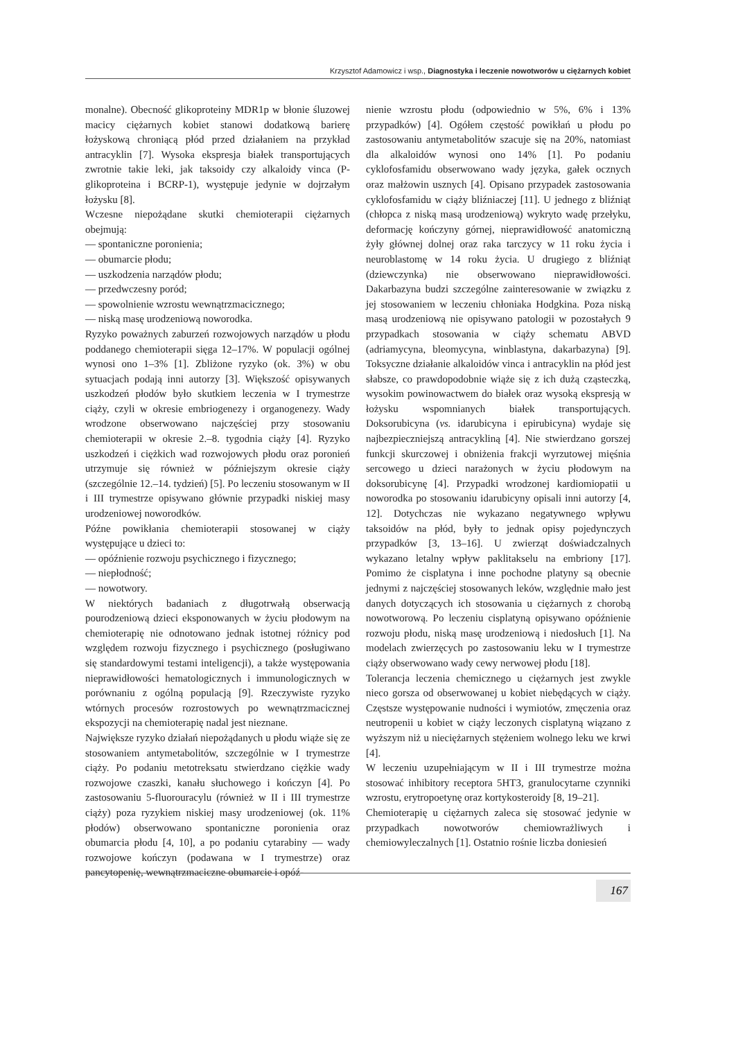Krzysztof Adamowicz i wsp., Diagnostyka i leczenie nowotworów u ciężarnych kobiet
monalne). Obecność glikoproteiny MDR1p w błonie śluzowej macicy ciężarnych kobiet stanowi dodatkową barierę łożyskową chroniącą płód przed działaniem na przykład antracyklin [7]. Wysoka ekspresja białek transportujących zwrotnie takie leki, jak taksoidy czy alkaloidy vinca (P-glikoproteina i BCRP-1), występuje jedynie w dojrzałym łożysku [8].
Wczesne niepożądane skutki chemioterapii ciężarnych obejmują:
— spontaniczne poronienia;
— obumarcie płodu;
— uszkodzenia narządów płodu;
— przedwczesny poród;
— spowolnienie wzrostu wewnątrzmacicznego;
— niską masę urodzeniową noworodka.
Ryzyko poważnych zaburzeń rozwojowych narządów u płodu poddanego chemioterapii sięga 12–17%. W populacji ogólnej wynosi ono 1–3% [1]. Zbliżone ryzyko (ok. 3%) w obu sytuacjach podają inni autorzy [3]. Większość opisywanych uszkodzeń płodów było skutkiem leczenia w I trymestrze ciąży, czyli w okresie embriogenezy i organogenezy. Wady wrodzone obserwowano najczęściej przy stosowaniu chemioterapii w okresie 2.–8. tygodnia ciąży [4]. Ryzyko uszkodzeń i ciężkich wad rozwojowych płodu oraz poronień utrzymuje się również w późniejszym okresie ciąży (szczególnie 12.–14. tydzień) [5]. Po leczeniu stosowanym w II i III trymestrze opisywano głównie przypadki niskiej masy urodzeniowej noworodków.
Późne powikłania chemioterapii stosowanej w ciąży występujące u dzieci to:
— opóźnienie rozwoju psychicznego i fizycznego;
— niepłodność;
— nowotwory.
W niektórych badaniach z długotrwałą obserwacją pourodzeniową dzieci eksponowanych w życiu płodowym na chemioterapię nie odnotowano jednak istotnej różnicy pod względem rozwoju fizycznego i psychicznego (posługiwano się standardowymi testami inteligencji), a także występowania nieprawidłowości hematologicznych i immunologicznych w porównaniu z ogólną populacją [9]. Rzeczywiste ryzyko wtórnych procesów rozrostowych po wewnątrzmacicznej ekspozycji na chemioterapię nadal jest nieznane.
Największe ryzyko działań niepożądanych u płodu wiąże się ze stosowaniem antymetabolitów, szczególnie w I trymestrze ciąży. Po podaniu metotreksatu stwierdzano ciężkie wady rozwojowe czaszki, kanału słuchowego i kończyn [4]. Po zastosowaniu 5-fluorouracylu (również w II i III trymestrze ciąży) poza ryzykiem niskiej masy urodzeniowej (ok. 11% płodów) obserwowano spontaniczne poronienia oraz obumarcia płodu [4, 10], a po podaniu cytarabiny — wady rozwojowe kończyn (podawana w I trymestrze) oraz pancytopenię, wewnątrzmaciczne obumarcie i opóź-
nienie wzrostu płodu (odpowiednio w 5%, 6% i 13% przypadków) [4]. Ogółem częstość powikłań u płodu po zastosowaniu antymetabolitów szacuje się na 20%, natomiast dla alkaloidów wynosi ono 14% [1]. Po podaniu cyklofosfamidu obserwowano wady języka, gałek ocznych oraz małżowin usznych [4]. Opisano przypadek zastosowania cyklofosfamidu w ciąży bliźniaczej [11]. U jednego z bliźniąt (chłopca z niską masą urodzeniową) wykryto wadę przełyku, deformację kończyny górnej, nieprawidłowość anatomiczną żyły głównej dolnej oraz raka tarczycy w 11 roku życia i neuroblastomę w 14 roku życia. U drugiego z bliźniąt (dziewczynka) nie obserwowano nieprawidłowości. Dakarbazyna budzi szczególne zainteresowanie w związku z jej stosowaniem w leczeniu chłoniaka Hodgkina. Poza niską masą urodzeniową nie opisywano patologii w pozostałych 9 przypadkach stosowania w ciąży schematu ABVD (adriamycyna, bleomycyna, winblastyna, dakarbazyna) [9]. Toksyczne działanie alkaloidów vinca i antracyklin na płód jest słabsze, co prawdopodobnie wiąże się z ich dużą cząsteczką, wysokim powinowactwem do białek oraz wysoką ekspresją w łożysku wspomnianych białek transportujących. Doksorubicyna (vs. idarubicyna i epirubicyna) wydaje się najbezpieczniejszą antracykliną [4]. Nie stwierdzano gorszej funkcji skurczowej i obniżenia frakcji wyrzutowej mięśnia sercowego u dzieci narażonych w życiu płodowym na doksorubicynę [4]. Przypadki wrodzonej kardiomiopatii u noworodka po stosowaniu idarubicyny opisali inni autorzy [4, 12]. Dotychczas nie wykazano negatywnego wpływu taksoidów na płód, były to jednak opisy pojedynczych przypadków [3, 13–16]. U zwierząt doświadczalnych wykazano letalny wpływ paklitakselu na embriony [17]. Pomimo że cisplatyna i inne pochodne platyny są obecnie jednymi z najczęściej stosowanych leków, względnie mało jest danych dotyczących ich stosowania u ciężarnych z chorobą nowotworową. Po leczeniu cisplatyną opisywano opóźnienie rozwoju płodu, niską masę urodzeniową i niedosłuch [1]. Na modelach zwierzęcych po zastosowaniu leku w I trymestrze ciąży obserwowano wady cewy nerwowej płodu [18].
Tolerancja leczenia chemicznego u ciężarnych jest zwykle nieco gorsza od obserwowanej u kobiet niebędących w ciąży. Częstsze występowanie nudności i wymiotów, zmęczenia oraz neutropenii u kobiet w ciąży leczonych cisplatyną wiązano z wyższym niż u nieciężarnych stężeniem wolnego leku we krwi [4].
W leczeniu uzupełniającym w II i III trymestrze można stosować inhibitory receptora 5HT3, granulocytarne czynniki wzrostu, erytropoetynę oraz kortykosteroidy [8, 19–21].
Chemioterapię u ciężarnych zaleca się stosować jedynie w przypadkach nowotworów chemiowrażliwych i chemiowyleczalnych [1]. Ostatnio rośnie liczba doniesień
167